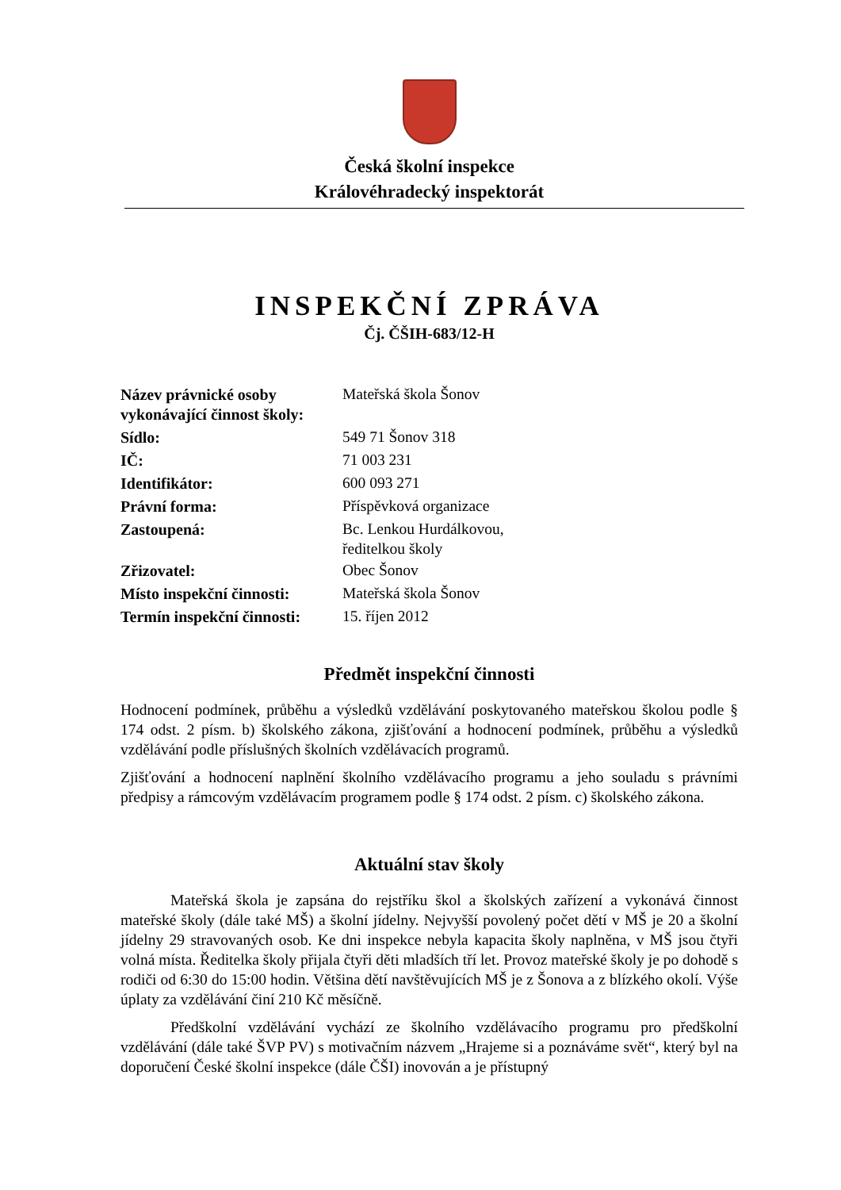Česká školní inspekce
Královéhradecký inspektorát
INSPEKČNÍ ZPRÁVA
Čj. ČŠIH-683/12-H
| Název právnické osoby vykonávající činnost školy: | Mateřská škola Šonov |
| Sídlo: | 549 71 Šonov 318 |
| IČ: | 71 003 231 |
| Identifikátor: | 600 093 271 |
| Právní forma: | Příspěvková organizace |
| Zastoupená: | Bc. Lenkou Hurdálkovou, ředitelkou školy |
| Zřizovatel: | Obec Šonov |
| Místo inspekční činnosti: | Mateřská škola Šonov |
| Termín inspekční činnosti: | 15. říjen 2012 |
Předmět inspekční činnosti
Hodnocení podmínek, průběhu a výsledků vzdělávání poskytovaného mateřskou školou podle § 174 odst. 2 písm. b) školského zákona, zjišťování a hodnocení podmínek, průběhu a výsledků vzdělávání podle příslušných školních vzdělávacích programů.
Zjišťování a hodnocení naplnění školního vzdělávacího programu a jeho souladu s právními předpisy a rámcovým vzdělávacím programem podle § 174 odst. 2 písm. c) školského zákona.
Aktuální stav školy
Mateřská škola je zapsána do rejstříku škol a školských zařízení a vykonává činnost mateřské školy (dále také MŠ) a školní jídelny. Nejvyšší povolený počet dětí v MŠ je 20 a školní jídelny 29 stravovaných osob. Ke dni inspekce nebyla kapacita školy naplněna, v MŠ jsou čtyři volná místa. Ředitelka školy přijala čtyři děti mladších tří let. Provoz mateřské školy je po dohodě s rodiči od 6:30 do 15:00 hodin. Většina dětí navštěvujících MŠ je z Šonova a z blízkého okolí. Výše úplaty za vzdělávání činí 210 Kč měsíčně.
Předškolní vzdělávání vychází ze školního vzdělávacího programu pro předškolní vzdělávání (dále také ŠVP PV) s motivačním názvem „Hrajeme si a poznáváme svět“, který byl na doporučení České školní inspekce (dále ČŠI) inovován a je přístupný